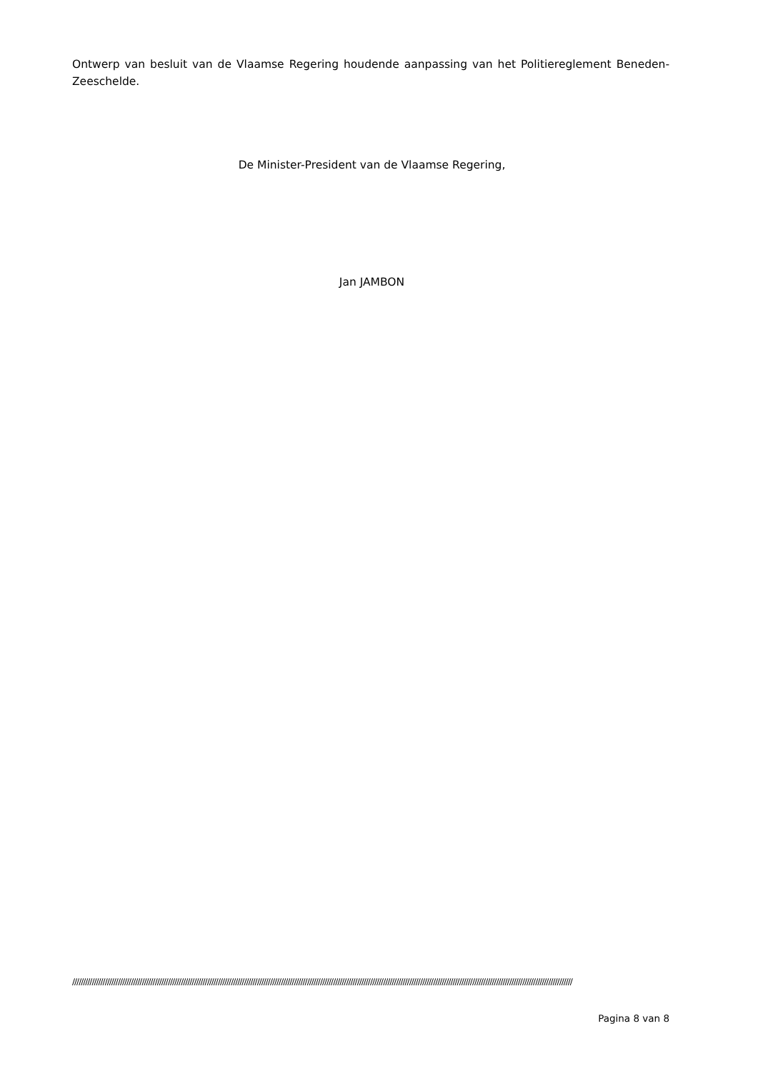Ontwerp van besluit van de Vlaamse Regering houdende aanpassing van het Politiereglement Beneden-Zeeschelde.
De Minister-President van de Vlaamse Regering,
Jan JAMBON
//////////////////////////////////////////////////////////////////////////////////////////////////////////////////////////////////////////////////////////////////////////////////////////////////////////////////////////////////////
Pagina 8 van 8